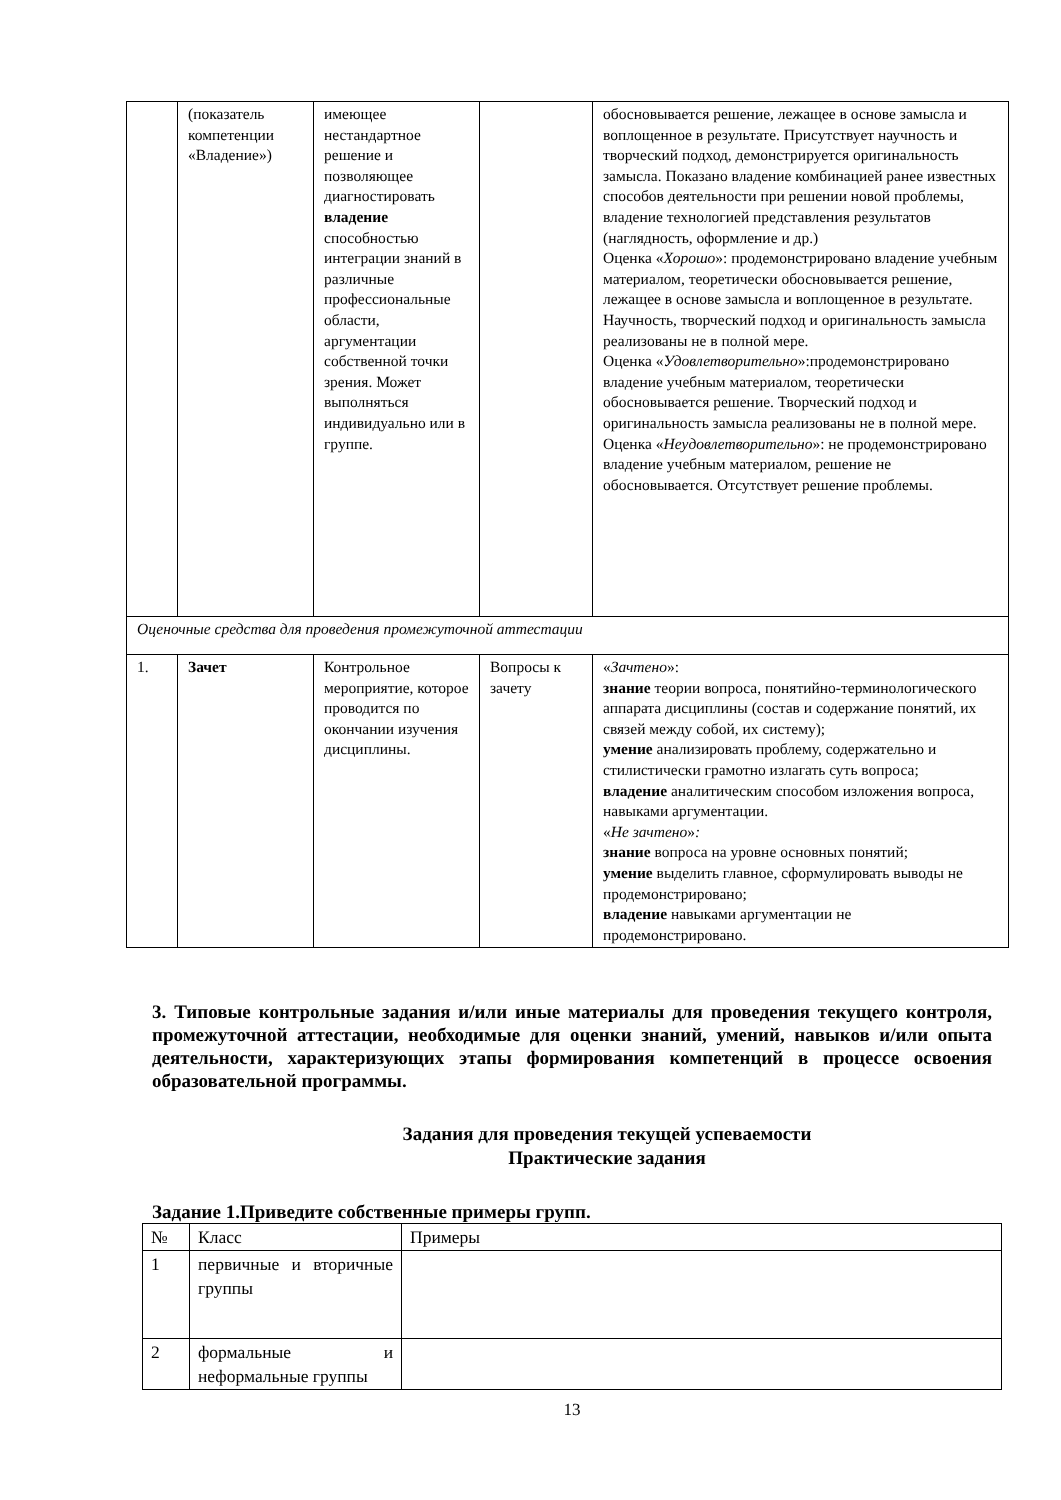| | (показатель компетенции «Владение») | имеющее нестандартное решение и позволяющее диагностировать владение способностью интеграции знаний в различные профессиональные области, аргументации собственной точки зрения. Может выполняться индивидуально или в группе. | | обосновывается решение, лежащее в основе замысла и воплощенное в результате. Присутствует научность и творческий подход, демонстрируется оригинальность замысла. Показано владение комбинацией ранее известных способов деятельности при решении новой проблемы, владение технологией представления результатов (наглядность, оформление и др.) Оценка « Хорошо »: продемонстрировано владение учебным материалом, теоретически обосновывается решение, лежащее в основе замысла и воплощенное в результате. Научность, творческий подход и оригинальность замысла реализованы не в полной мере. Оценка « Удовлетворительно »:продемонстрировано владение учебным материалом, теоретически обосновывается решение. Творческий подход и оригинальность замысла реализованы не в полной мере. Оценка « Неудовлетворительно »: не продемонстрировано владение учебным материалом, решение не обосновывается. Отсутствует решение проблемы. |
| Оценочные средства для проведения промежуточной аттестации | | | | |
| 1. | Зачет | Контрольное мероприятие, которое проводится по окончании изучения дисциплины. | Вопросы к зачету | « Зачтено »: знание теории вопроса, понятийно-терминологического аппарата дисциплины (состав и содержание понятий, их связей между собой, их систему); умение анализировать проблему, содержательно и стилистически грамотно излагать суть вопроса; владение аналитическим способом изложения вопроса, навыками аргументации. « Не зачтено » : знание вопроса на уровне основных понятий; умение выделить главное, сформулировать выводы не продемонстрировано; владение навыками аргументации не продемонстрировано. |
3. Типовые контрольные задания и/или иные материалы для проведения текущего контроля, промежуточной аттестации, необходимые для оценки знаний, умений, навыков и/или опыта деятельности, характеризующих этапы формирования компетенций в процессе освоения образовательной программы.
Задания для проведения текущей успеваемости
Практические задания
Задание 1.Приведите собственные примеры групп.
| № | Класс | Примеры |
| 1 | первичные и вторичные группы | |
| 2 | формальные и неформальные группы | |
13